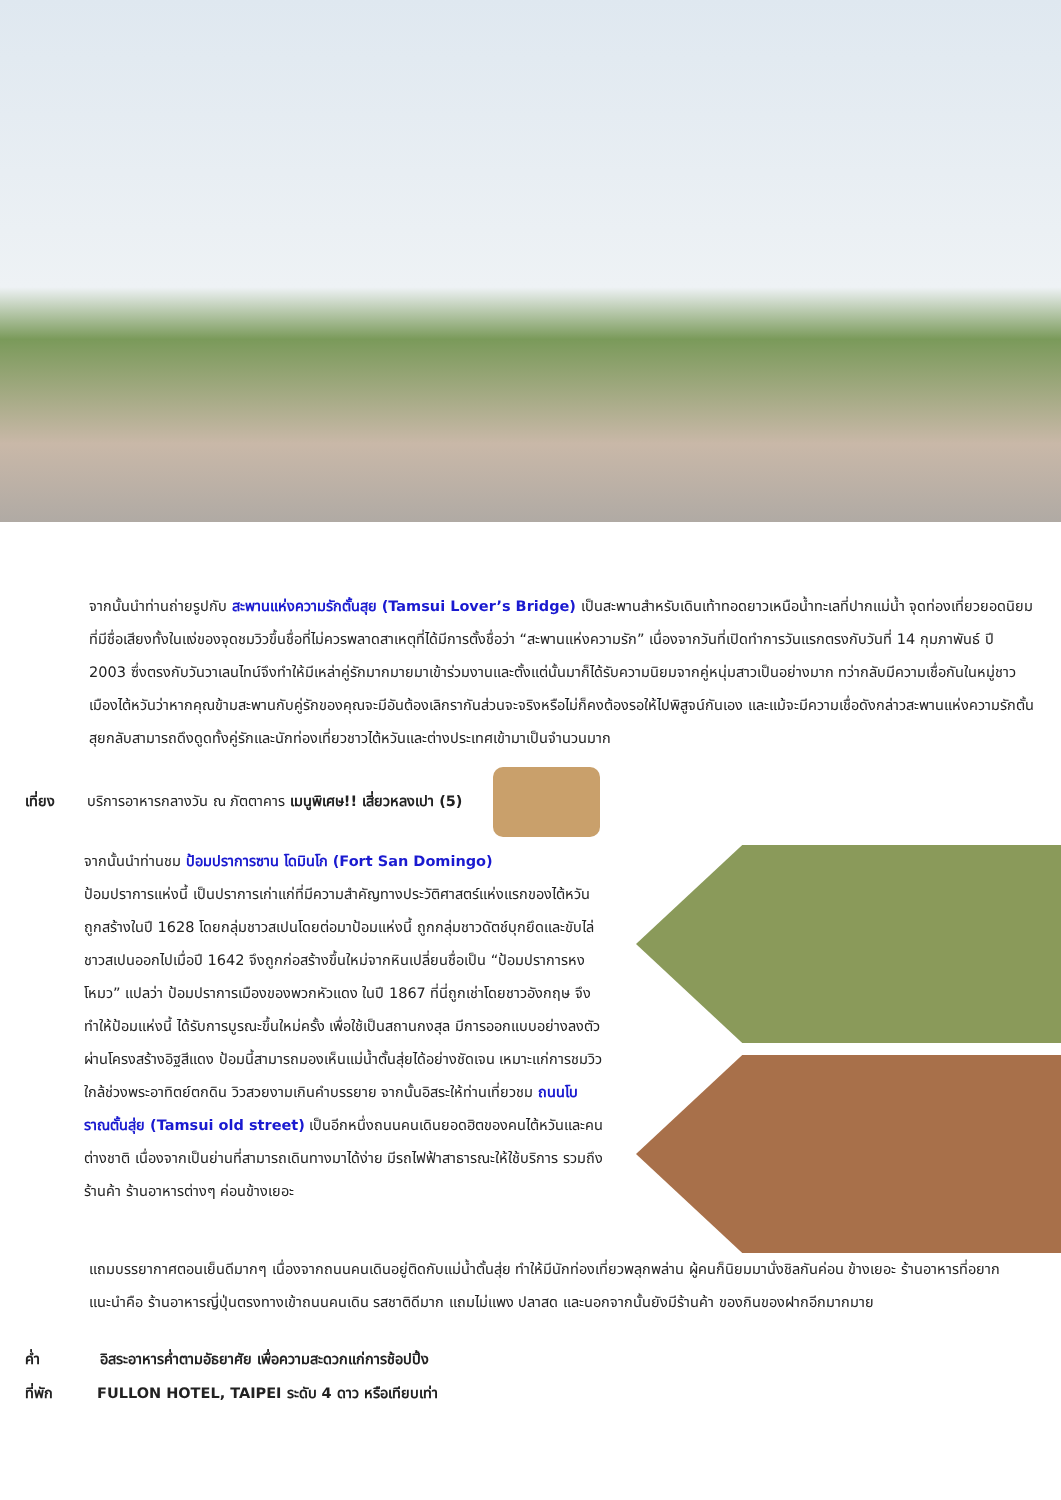จากนั้นนำท่านถ่ายรูปกับ สะพานแห่งความรักตั้นสุย (Tamsui Lover’s Bridge) เป็นสะพานสำหรับเดินเท้าทอดยาวเหนือน้ำทะเลที่ปากแม่น้ำ จุดท่องเที่ยวยอดนิยมที่มีชื่อเสียงทั้งในแง่ของจุดชมวิวขึ้นชื่อที่ไม่ควรพลาดสาเหตุที่ได้มีการตั้งชื่อว่า “สะพานแห่งความรัก” เนื่องจากวันที่เปิดทำการวันแรกตรงกับวันที่ 14 กุมภาพันธ์ ปี 2003 ซึ่งตรงกับวันวาเลนไทน์จึงทำให้มีเหล่าคู่รักมากมายมาเข้าร่วมงานและตั้งแต่นั้นมาก็ได้รับความนิยมจากคู่หนุ่มสาวเป็นอย่างมาก ทว่ากลับมีความเชื่อกันในหมู่ชาวเมืองไต้หวันว่าหากคุณข้ามสะพานกับคู่รักของคุณจะมีอันต้องเลิกรากันส่วนจะจริงหรือไม่ก็คงต้องรอให้ไปพิสูจน์กันเอง และแม้จะมีความเชื่อดังกล่าวสะพานแห่งความรักตั้นสุยกลับสามารถดึงดูดทั้งคู่รักและนักท่องเที่ยวชาวไต้หวันและต่างประเทศเข้ามาเป็นจำนวนมาก
เที่ยง บริการอาหารกลางวัน ณ ภัตตาคาร เมนูพิเศษ!! เสี่ยวหลงเปา (5)
จากนั้นนำท่านชม ป้อมปราการซาน โดมินโก (Fort San Domingo)
ป้อมปราการแห่งนี้ เป็นปราการเก่าแก่ที่มีความสำคัญทางประวัติศาสตร์แห่งแรกของไต้หวัน ถูกสร้างในปี 1628 โดยกลุ่มชาวสเปนโดยต่อมาป้อมแห่งนี้ ถูกกลุ่มชาวดัตช์บุกยึดและขับไล่ชาวสเปนออกไปเมื่อปี 1642 จึงถูกก่อสร้างขึ้นใหม่จากหินเปลี่ยนชื่อเป็น “ป้อมปราการหงโหมว” แปลว่า ป้อมปราการเมืองของพวกหัวแดง ในปี 1867 ที่นี่ถูกเช่าโดยชาวอังกฤษ จึงทำให้ป้อมแห่งนี้ ได้รับการบูรณะขึ้นใหม่ครั้ง เพื่อใช้เป็นสถานกงสุล มีการออกแบบอย่างลงตัวผ่านโครงสร้างอิฐสีแดง ป้อมนี้สามารถมองเห็นแม่น้ำตั้นสุ่ยได้อย่างชัดเจน เหมาะแก่การชมวิวใกล้ช่วงพระอาทิตย์ตกดิน วิวสวยงามเกินคำบรรยาย จากนั้นอิสระให้ท่านเที่ยวชม ถนนโบราณตั้นสุ่ย (Tamsui old street) เป็นอีกหนึ่งถนนคนเดินยอดฮิตของคนไต้หวันและคนต่างชาติ เนื่องจากเป็นย่านที่สามารถเดินทางมาได้ง่าย มีรถไฟฟ้าสาธารณะให้ใช้บริการ รวมถึงร้านค้า ร้านอาหารต่างๆ ค่อนข้างเยอะ
แถมบรรยากาศตอนเย็นดีมากๆ เนื่องจากถนนคนเดินอยู่ติดกับแม่น้ำตั้นสุ่ย ทำให้มีนักท่องเที่ยวพลุกพล่าน ผู้คนก็นิยมมานั่งชิลกันค่อน ข้างเยอะ ร้านอาหารที่อยากแนะนำคือ ร้านอาหารญี่ปุ่นตรงทางเข้าถนนคนเดิน รสชาติดีมาก แถมไม่แพง ปลาสด และนอกจากนั้นยังมีร้านค้า ของกินของฝากอีกมากมาย
ค่ำ อิสระอาหารค่ำตามอัธยาศัย เพื่อความสะดวกแก่การช้อปปิ้ง
ที่พัก FULLON HOTEL, TAIPEI ระดับ 4 ดาว หรือเทียบเท่า